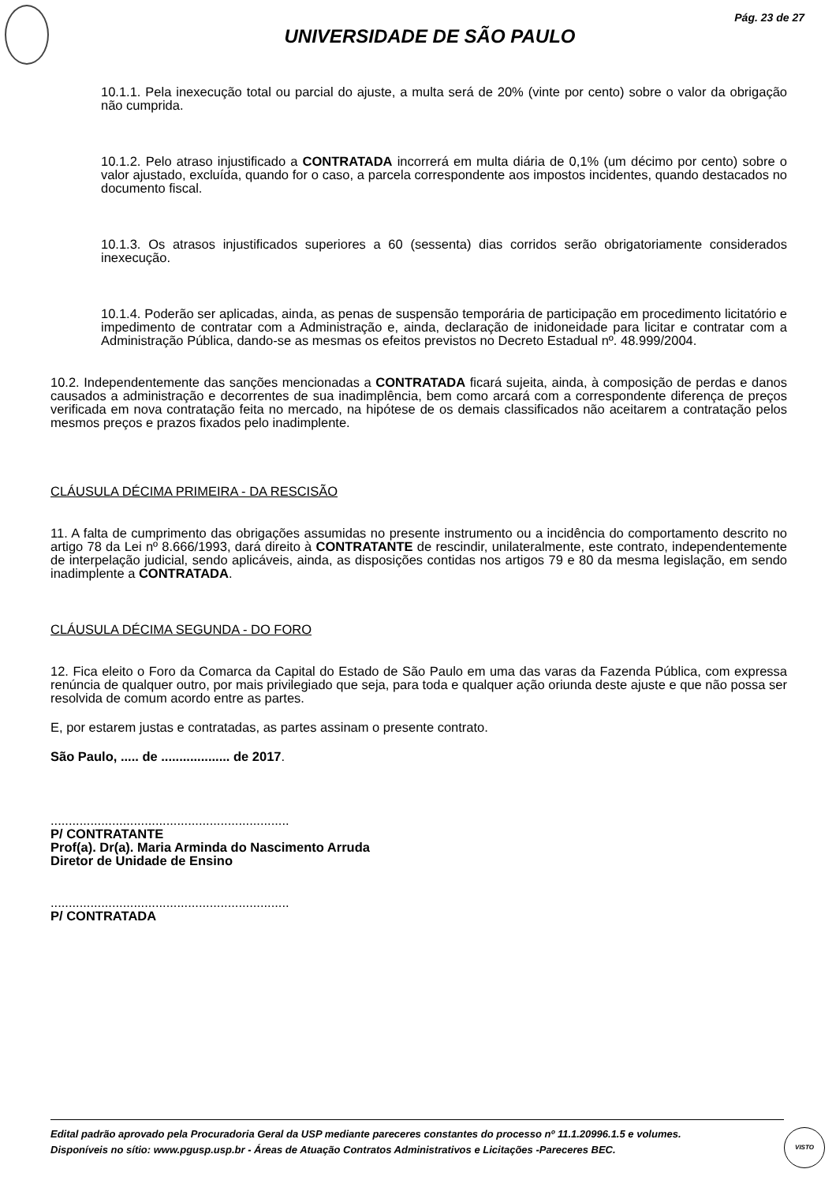Pág. 23 de 27
UNIVERSIDADE DE SÃO PAULO
10.1.1. Pela inexecução total ou parcial do ajuste, a multa será de 20% (vinte por cento) sobre o valor da obrigação não cumprida.
10.1.2. Pelo atraso injustificado a CONTRATADA incorrerá em multa diária de 0,1% (um décimo por cento) sobre o valor ajustado, excluída, quando for o caso, a parcela correspondente aos impostos incidentes, quando destacados no documento fiscal.
10.1.3. Os atrasos injustificados superiores a 60 (sessenta) dias corridos serão obrigatoriamente considerados inexecução.
10.1.4. Poderão ser aplicadas, ainda, as penas de suspensão temporária de participação em procedimento licitatório e impedimento de contratar com a Administração e, ainda, declaração de inidoneidade para licitar e contratar com a Administração Pública, dando-se as mesmas os efeitos previstos no Decreto Estadual nº. 48.999/2004.
10.2. Independentemente das sanções mencionadas a CONTRATADA ficará sujeita, ainda, à composição de perdas e danos causados a administração e decorrentes de sua inadimplência, bem como arcará com a correspondente diferença de preços verificada em nova contratação feita no mercado, na hipótese de os demais classificados não aceitarem a contratação pelos mesmos preços e prazos fixados pelo inadimplente.
CLÁUSULA DÉCIMA PRIMEIRA - DA RESCISÃO
11. A falta de cumprimento das obrigações assumidas no presente instrumento ou a incidência do comportamento descrito no artigo 78 da Lei nº 8.666/1993, dará direito à CONTRATANTE de rescindir, unilateralmente, este contrato, independentemente de interpelação judicial, sendo aplicáveis, ainda, as disposições contidas nos artigos 79 e 80 da mesma legislação, em sendo inadimplente a CONTRATADA.
CLÁUSULA DÉCIMA SEGUNDA - DO FORO
12. Fica eleito o Foro da Comarca da Capital do Estado de São Paulo em uma das varas da Fazenda Pública, com expressa renúncia de qualquer outro, por mais privilegiado que seja, para toda e qualquer ação oriunda deste ajuste e que não possa ser resolvida de comum acordo entre as partes.
E, por estarem justas e contratadas, as partes assinam o presente contrato.
São Paulo, ..... de ................... de 2017.
..................................................................
P/ CONTRATANTE
Prof(a). Dr(a). Maria Arminda do Nascimento Arruda
Diretor de Unidade de Ensino
..................................................................
P/ CONTRATADA
Edital padrão aprovado pela Procuradoria Geral da USP mediante pareceres constantes do processo nº 11.1.20996.1.5 e volumes.
Disponíveis no sítio: www.pgusp.usp.br - Áreas de Atuação Contratos Administrativos e Licitações -Pareceres BEC.
VISTO